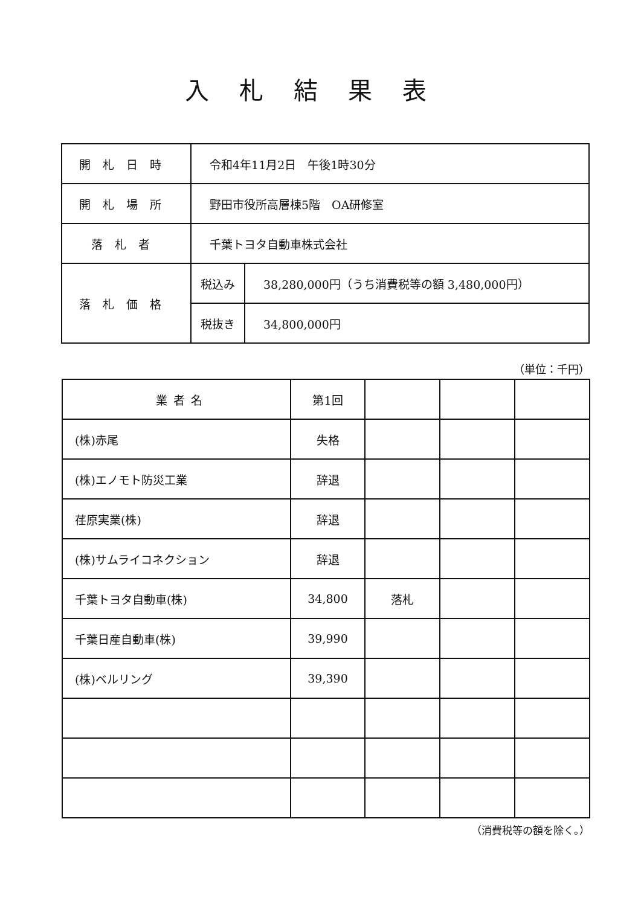入札結果表
| 開札日時 | 令和4年11月2日 午後1時30分 | |
| 開札場所 | 野田市役所高層棟5階 OA研修室 | |
| 落札者 | 千葉トヨタ自動車株式会社 | |
| 落札価格 | 税込み | 38,280,000円（うち消費税等の額 3,480,000円） |
| | 税抜き | 34,800,000円 |
（単位：千円）
| 業者名 | 第1回 | | | |
| --- | --- | --- | --- | --- |
| (株)赤尾 | 失格 | | | |
| (株)エノモト防災工業 | 辞退 | | | |
| 荏原実業(株) | 辞退 | | | |
| (株)サムライコネクション | 辞退 | | | |
| 千葉トヨタ自動車(株) | 34,800 | 落札 | | |
| 千葉日産自動車(株) | 39,990 | | | |
| (株)ベルリング | 39,390 | | | |
（消費税等の額を除く。）